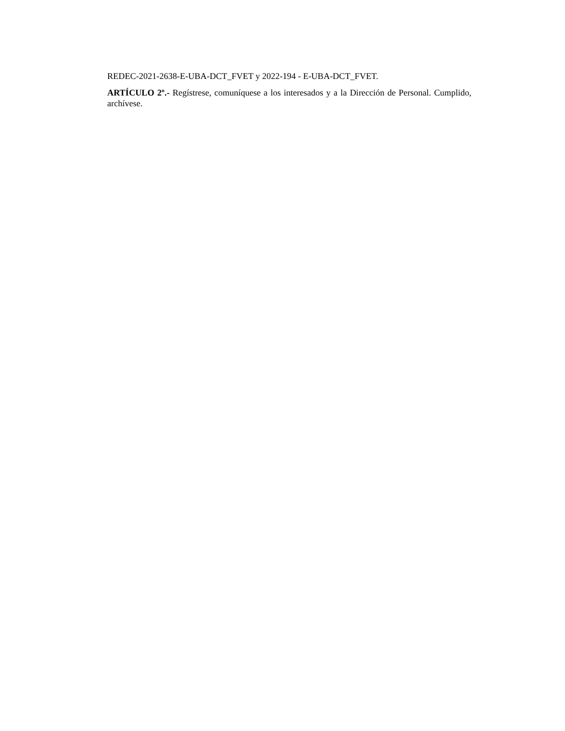REDEC-2021-2638-E-UBA-DCT_FVET y 2022-194 - E-UBA-DCT_FVET.
ARTÍCULO 2º.- Regístrese, comuníquese a los interesados y a la Dirección de Personal. Cumplido, archívese.